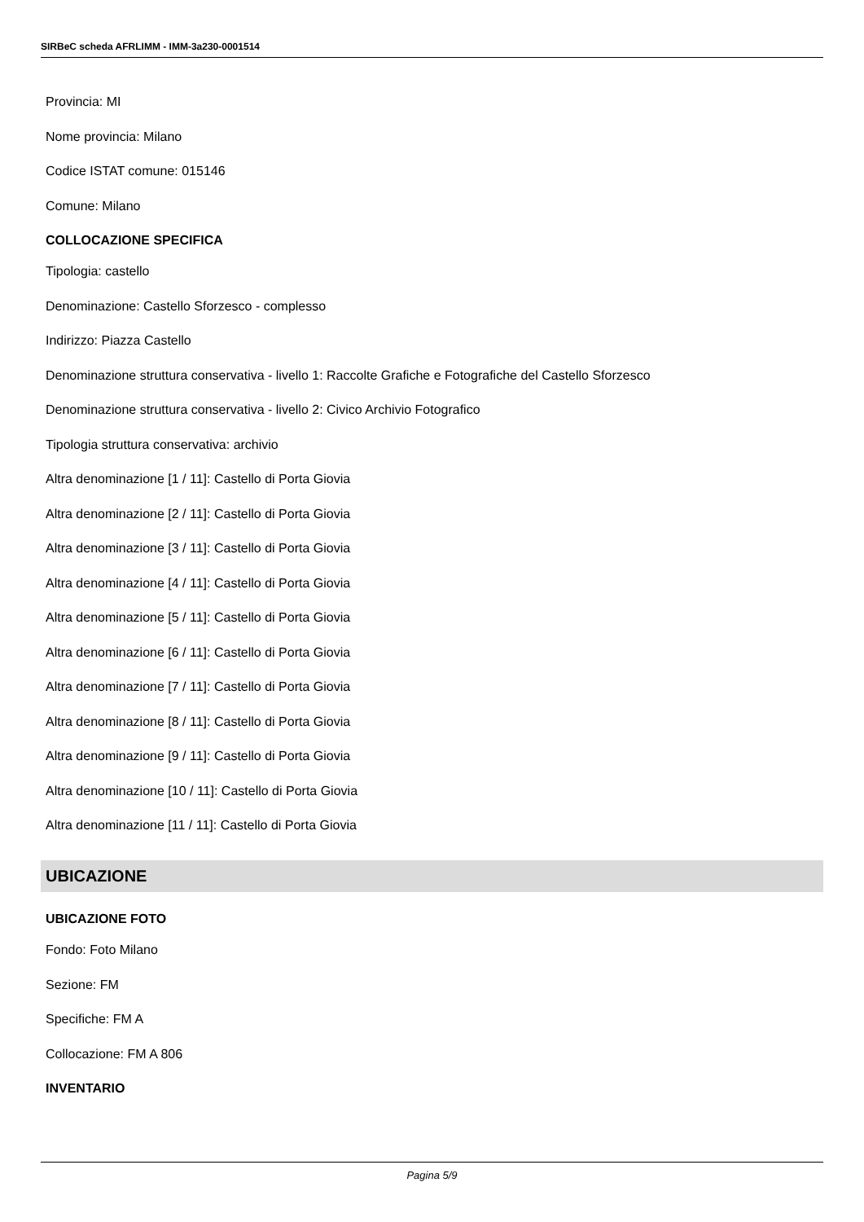SIRBeC scheda AFRLIMM - IMM-3a230-0001514
Provincia: MI
Nome provincia: Milano
Codice ISTAT comune: 015146
Comune: Milano
COLLOCAZIONE SPECIFICA
Tipologia: castello
Denominazione: Castello Sforzesco - complesso
Indirizzo: Piazza Castello
Denominazione struttura conservativa - livello 1: Raccolte Grafiche e Fotografiche del Castello Sforzesco
Denominazione struttura conservativa - livello 2: Civico Archivio Fotografico
Tipologia struttura conservativa: archivio
Altra denominazione [1 / 11]: Castello di Porta Giovia
Altra denominazione [2 / 11]: Castello di Porta Giovia
Altra denominazione [3 / 11]: Castello di Porta Giovia
Altra denominazione [4 / 11]: Castello di Porta Giovia
Altra denominazione [5 / 11]: Castello di Porta Giovia
Altra denominazione [6 / 11]: Castello di Porta Giovia
Altra denominazione [7 / 11]: Castello di Porta Giovia
Altra denominazione [8 / 11]: Castello di Porta Giovia
Altra denominazione [9 / 11]: Castello di Porta Giovia
Altra denominazione [10 / 11]: Castello di Porta Giovia
Altra denominazione [11 / 11]: Castello di Porta Giovia
UBICAZIONE
UBICAZIONE FOTO
Fondo: Foto Milano
Sezione: FM
Specifiche: FM A
Collocazione: FM A 806
INVENTARIO
Pagina 5/9